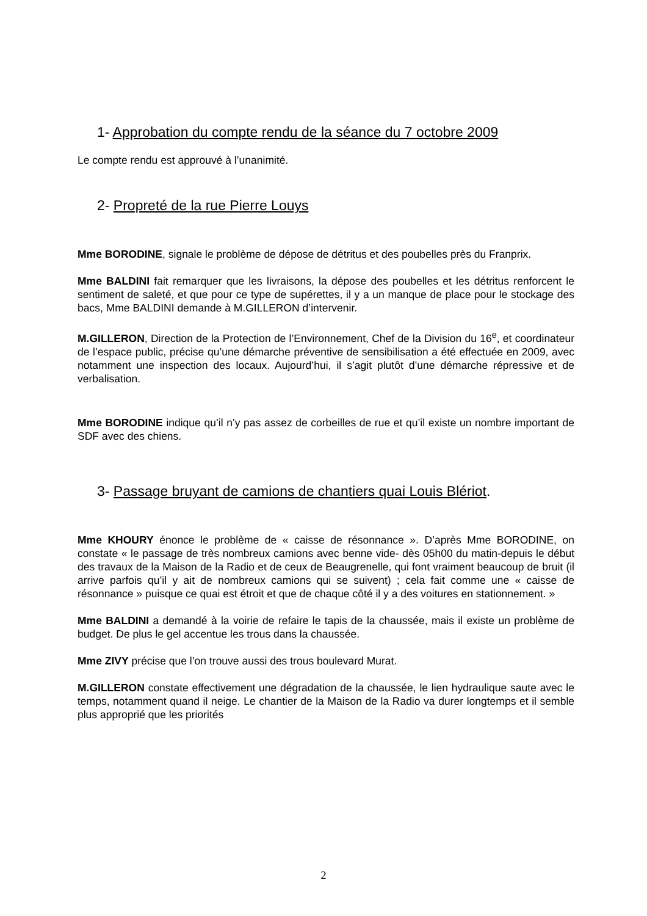1- Approbation du compte rendu de la séance du 7 octobre 2009
Le compte rendu est approuvé à l’unanimité.
2- Propreté de la rue Pierre Louys
Mme BORODINE, signale le problème de dépose de détritus et des poubelles près du Franprix.
Mme BALDINI fait remarquer que les livraisons, la dépose des poubelles et les détritus renforcent le sentiment de saleté, et que pour ce type de supérettes, il y a un manque de place pour le stockage des bacs, Mme BALDINI demande à M.GILLERON d’intervenir.
M.GILLERON, Direction de la Protection de l’Environnement, Chef de la Division du 16<sup>e</sup>, et coordinateur de l’espace public, précise qu’une démarche préventive de sensibilisation a été effectuée en 2009, avec notamment une inspection des locaux. Aujourd’hui, il s’agit plutôt d’une démarche répressive et de verbalisation.
Mme BORODINE indique qu’il n’y pas assez de corbeilles de rue et qu’il existe un nombre important de SDF avec des chiens.
3- Passage bruyant de camions de chantiers quai Louis Blériot.
Mme KHOURY énonce le problème de « caisse de résonnance ». D’après Mme BORODINE, on constate « le passage de très nombreux camions avec benne vide- dès 05h00 du matin-depuis le début des travaux de la Maison de la Radio et de ceux de Beaugrenelle, qui font vraiment beaucoup de bruit (il arrive parfois qu’il y ait de nombreux camions qui se suivent) ; cela fait comme une « caisse de résonnance » puisque ce quai est étroit et que de chaque côté il y a des voitures en stationnement. »
Mme BALDINI a demandé à la voirie de refaire le tapis de la chaussée, mais il existe un problème de budget. De plus le gel accentue les trous dans la chaussée.
Mme ZIVY précise que l’on trouve aussi des trous boulevard Murat.
M.GILLERON constate effectivement une dégradation de la chaussée, le lien hydraulique saute avec le temps, notamment quand il neige. Le chantier de la Maison de la Radio va durer longtemps et il semble plus approprié que les priorités
2